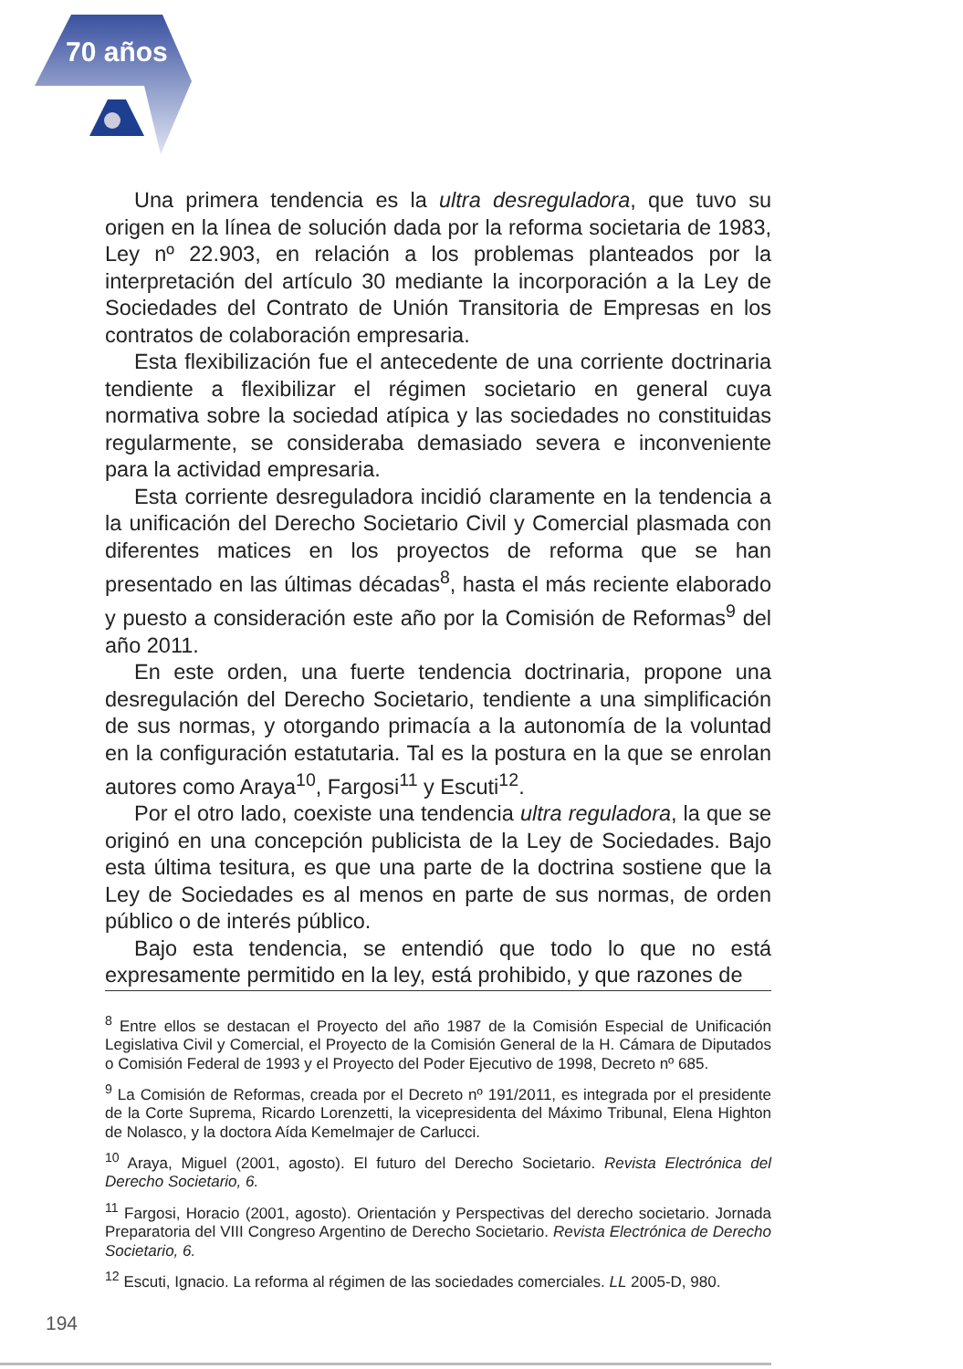70 años
Una primera tendencia es la ultra desreguladora, que tuvo su origen en la línea de solución dada por la reforma societaria de 1983, Ley nº 22.903, en relación a los problemas planteados por la interpretación del artículo 30 mediante la incorporación a la Ley de Sociedades del Contrato de Unión Transitoria de Empresas en los contratos de colaboración empresaria.
Esta flexibilización fue el antecedente de una corriente doctrinaria tendiente a flexibilizar el régimen societario en general cuya normativa sobre la sociedad atípica y las sociedades no constituidas regularmente, se consideraba demasiado severa e inconveniente para la actividad empresaria.
Esta corriente desreguladora incidió claramente en la tendencia a la unificación del Derecho Societario Civil y Comercial plasmada con diferentes matices en los proyectos de reforma que se han presentado en las últimas décadas<sup>8</sup>, hasta el más reciente elaborado y puesto a consideración este año por la Comisión de Reformas<sup>9</sup> del año 2011.
En este orden, una fuerte tendencia doctrinaria, propone una desregulación del Derecho Societario, tendiente a una simplificación de sus normas, y otorgando primacía a la autonomía de la voluntad en la configuración estatutaria. Tal es la postura en la que se enrolan autores como Araya<sup>10</sup>, Fargosi<sup>11</sup> y Escuti<sup>12</sup>.
Por el otro lado, coexiste una tendencia ultra reguladora, la que se originó en una concepción publicista de la Ley de Sociedades. Bajo esta última tesitura, es que una parte de la doctrina sostiene que la Ley de Sociedades es al menos en parte de sus normas, de orden público o de interés público.
Bajo esta tendencia, se entendió que todo lo que no está expresamente permitido en la ley, está prohibido, y que razones de
<sup>8</sup> Entre ellos se destacan el Proyecto del año 1987 de la Comisión Especial de Unificación Legislativa Civil y Comercial, el Proyecto de la Comisión General de la H. Cámara de Diputados o Comisión Federal de 1993 y el Proyecto del Poder Ejecutivo de 1998, Decreto nº 685.
<sup>9</sup> La Comisión de Reformas, creada por el Decreto nº 191/2011, es integrada por el presidente de la Corte Suprema, Ricardo Lorenzetti, la vicepresidenta del Máximo Tribunal, Elena Highton de Nolasco, y la doctora Aída Kemelmajer de Carlucci.
<sup>10</sup> Araya, Miguel (2001, agosto). El futuro del Derecho Societario. Revista Electrónica del Derecho Societario, 6.
<sup>11</sup> Fargosi, Horacio (2001, agosto). Orientación y Perspectivas del derecho societario. Jornada Preparatoria del VIII Congreso Argentino de Derecho Societario. Revista Electrónica de Derecho Societario, 6.
<sup>12</sup> Escuti, Ignacio. La reforma al régimen de las sociedades comerciales. LL 2005-D, 980.
194